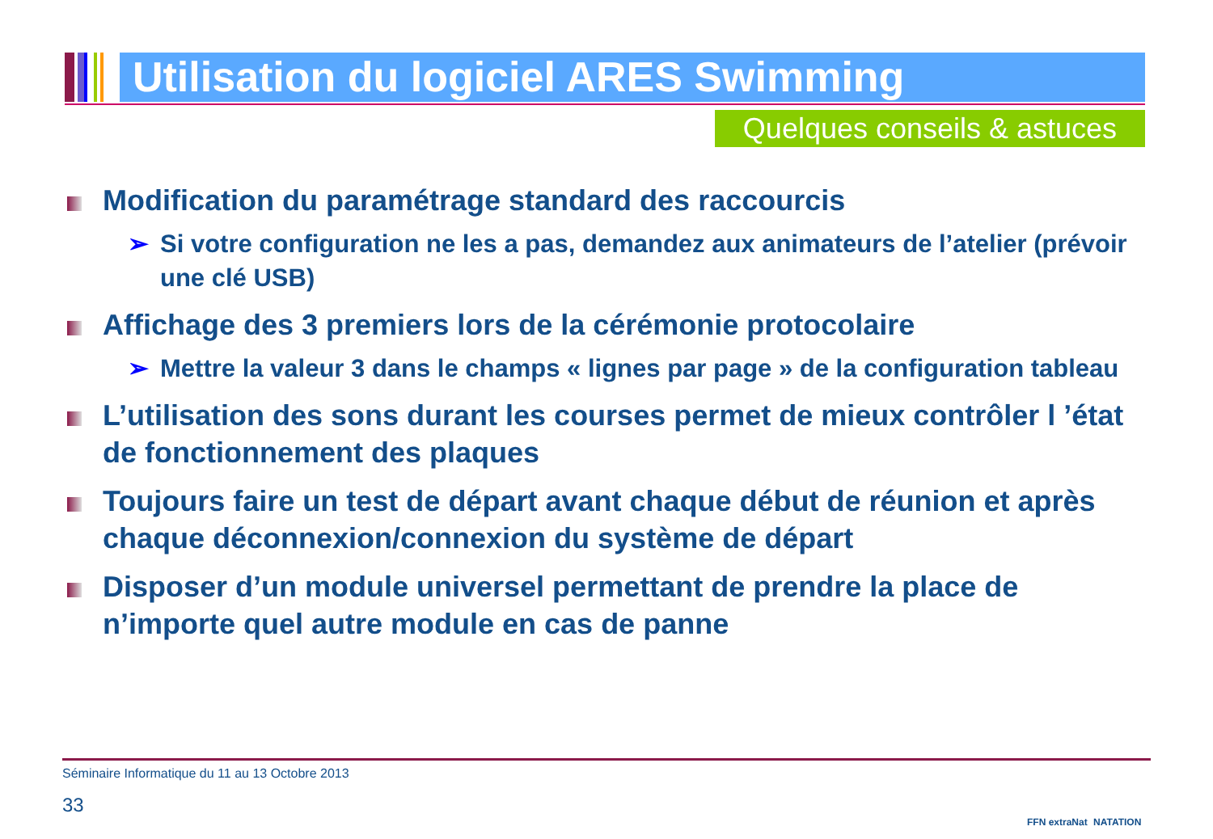Utilisation du logiciel ARES Swimming
Quelques conseils & astuces
Modification du paramétrage standard des raccourcis
➢ Si votre configuration ne les a pas, demandez aux animateurs de l’atelier (prévoir une clé USB)
Affichage des 3 premiers lors de la cérémonie protocolaire
➢ Mettre la valeur 3 dans le champs « lignes par page » de la configuration tableau
L’utilisation des sons durant les courses permet de mieux contrôler l ’état de fonctionnement des plaques
Toujours faire un test de départ avant chaque début de réunion et après chaque déconnexion/connexion du système de départ
Disposer d’un module universel permettant de prendre la place de n’importe quel autre module en cas de panne
Séminaire Informatique du 11 au 13 Octobre 2013
33
FFN extraNat NATATION